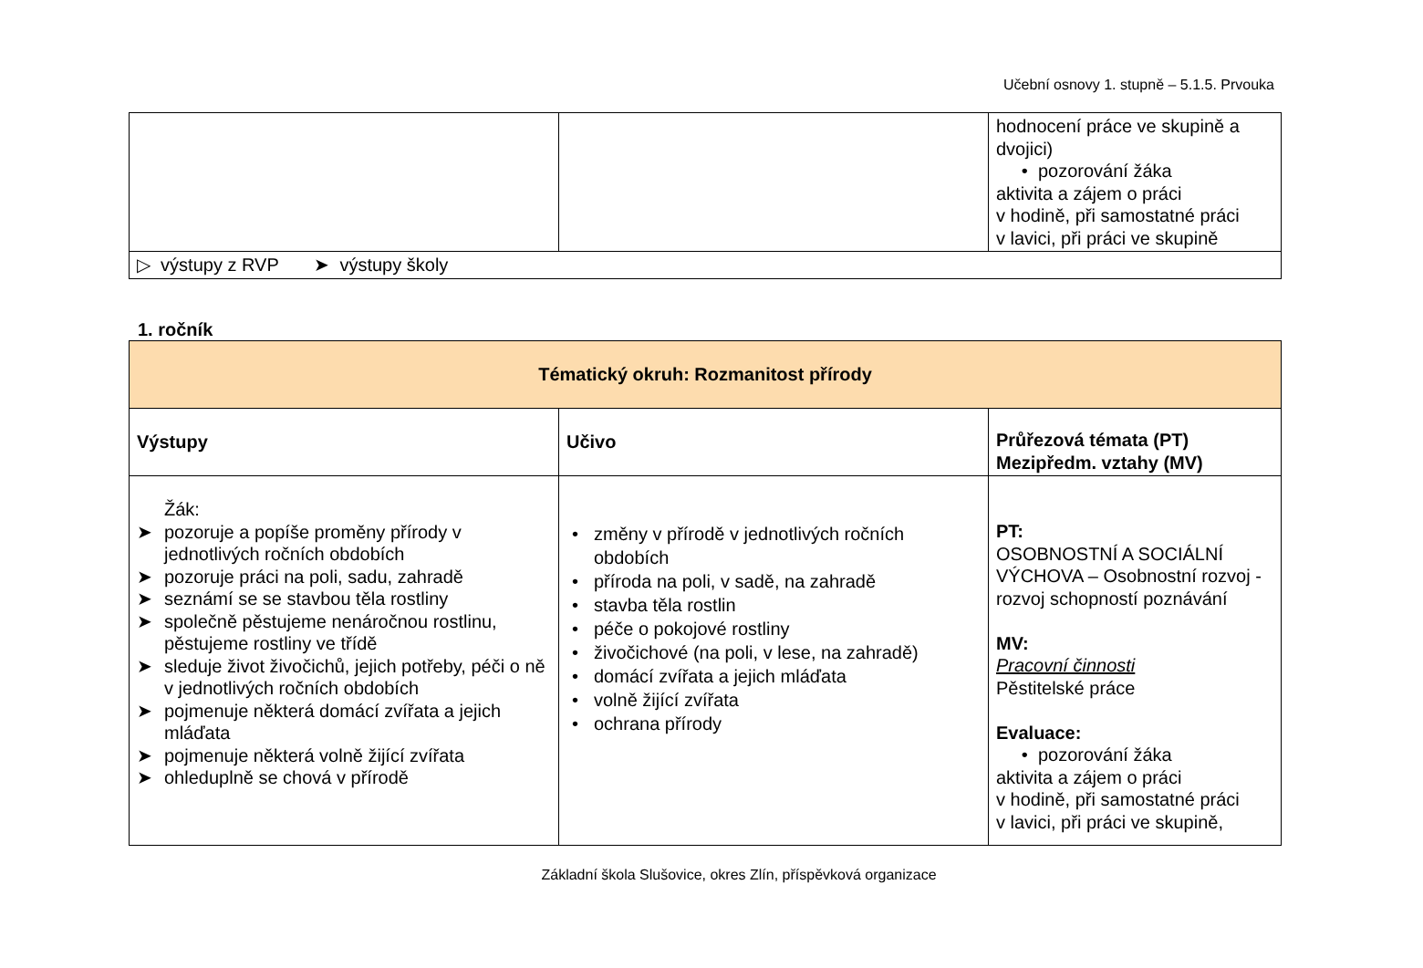Učební osnovy 1. stupně – 5.1.5. Prvouka
| | | hodnocení práce ve skupině a dvojici) • pozorování žáka aktivita a zájem o práci v hodině, při samostatné práci v lavici, při práci ve skupině |
| ▷ výstupy z RVP ➤ výstupy školy | | |
1. ročník
| Tématický okruh: Rozmanitost přírody | | |
| Výstupy | Učivo | Průřezová témata (PT) Mezipředm. vztahy (MV) |
| Žák: ➤ pozoruje a popíše proměny přírody v jednotlivých ročních obdobích ➤ pozoruje práci na poli, sadu, zahradě ➤ seznámí se se stavbou těla rostliny ➤ společně pěstujeme nenáročnou rostlinu, pěstujeme rostliny ve třídě ➤ sleduje život živočichů, jejich potřeby, péči o ně v jednotlivých ročních obdobích ➤ pojmenuje některá domácí zvířata a jejich mláďata ➤ pojmenuje některá volně žijící zvířata ➤ ohleduplně se chová v přírodě | • změny v přírodě v jednotlivých ročních obdobích • příroda na poli, v sadě, na zahradě • stavba těla rostlin • péče o pokojové rostliny • živočichové (na poli, v lese, na zahradě) • domácí zvířata a jejich mláďata • volně žijící zvířata • ochrana přírody | PT: OSOBNOSTNÍ A SOCIÁLNÍ VÝCHOVA – Osobnostní rozvoj - rozvoj schopností poznávání MV: Pracovní činnosti Pěstitelské práce Evaluace: • pozorování žáka aktivita a zájem o práci v hodině, při samostatné práci v lavici, při práci ve skupině, |
Základní škola Slušovice, okres Zlín, příspěvková organizace